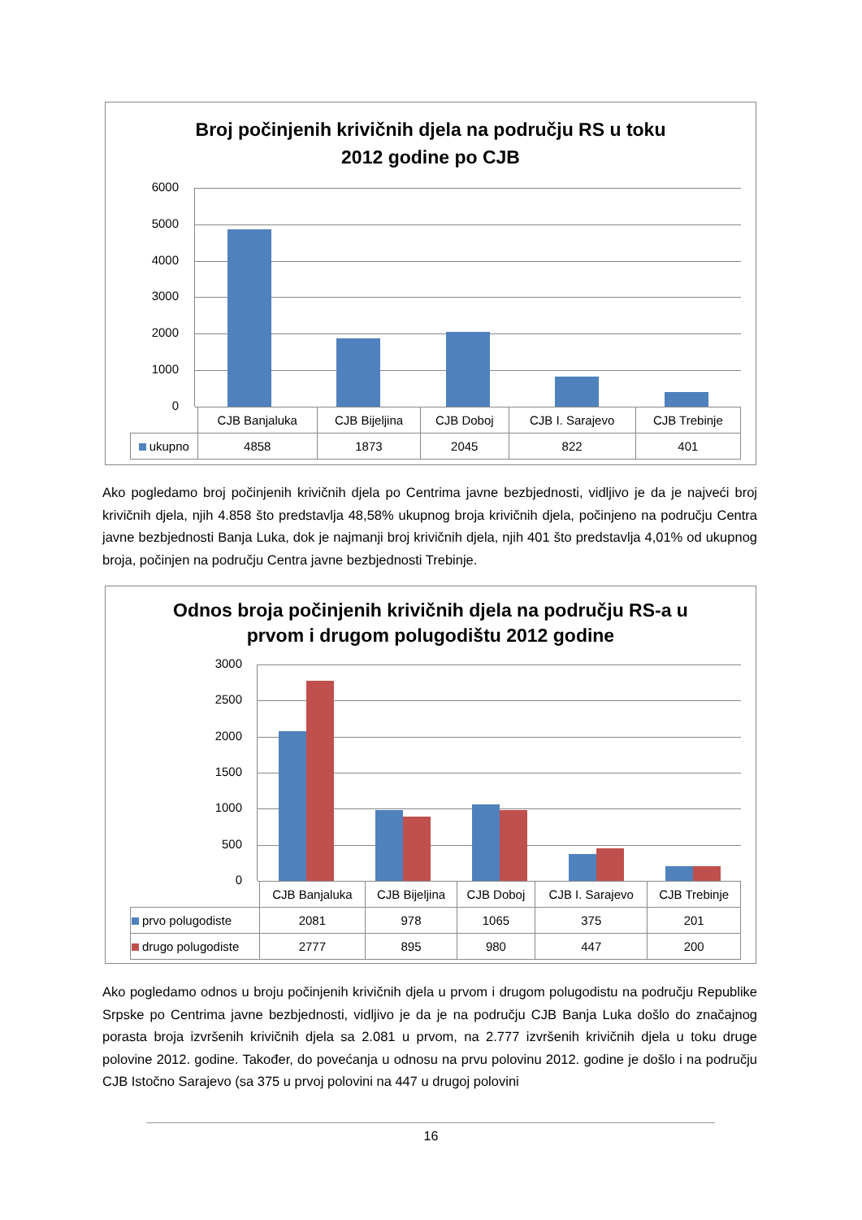Broj počinjenih krivičnih djela na području RS u toku
2012 godine po CJB
6000
5000
4000
3000
2000
1000
0
| | CJB Banjaluka | CJB Bijeljina | CJB Doboj | CJB I. Sarajevo | CJB Trebinje |
| ukupno | 4858 | 1873 | 2045 | 822 | 401 |
Ako pogledamo broj počinjenih krivičnih djela po Centrima javne bezbjednosti, vidljivo je da je najveći broj krivičnih djela, njih 4.858 što predstavlja 48,58% ukupnog broja krivičnih djela, počinjeno na području Centra javne bezbjednosti Banja Luka, dok je najmanji broj krivičnih djela, njih 401 što predstavlja 4,01% od ukupnog broja, počinjen na području Centra javne bezbjednosti Trebinje.
Odnos broja počinjenih krivičnih djela na području RS-a u
prvom i drugom polugodištu 2012 godine
3000
2500
2000
1500
1000
500
0
| | CJB Banjaluka | CJB Bijeljina | CJB Doboj | CJB I. Sarajevo | CJB Trebinje |
| prvo polugodiste | 2081 | 978 | 1065 | 375 | 201 |
| drugo polugodiste | 2777 | 895 | 980 | 447 | 200 |
Ako pogledamo odnos u broju počinjenih krivičnih djela u prvom i drugom polugodistu na području Republike Srpske po Centrima javne bezbjednosti, vidljivo je da je na području CJB Banja Luka došlo do značajnog porasta broja izvršenih krivičnih djela sa 2.081 u prvom, na 2.777 izvršenih krivičnih djela u toku druge polovine 2012. godine. Također, do povećanja u odnosu na prvu polovinu 2012. godine je došlo i na području CJB Istočno Sarajevo (sa 375 u prvoj polovini na 447 u drugoj polovini
16